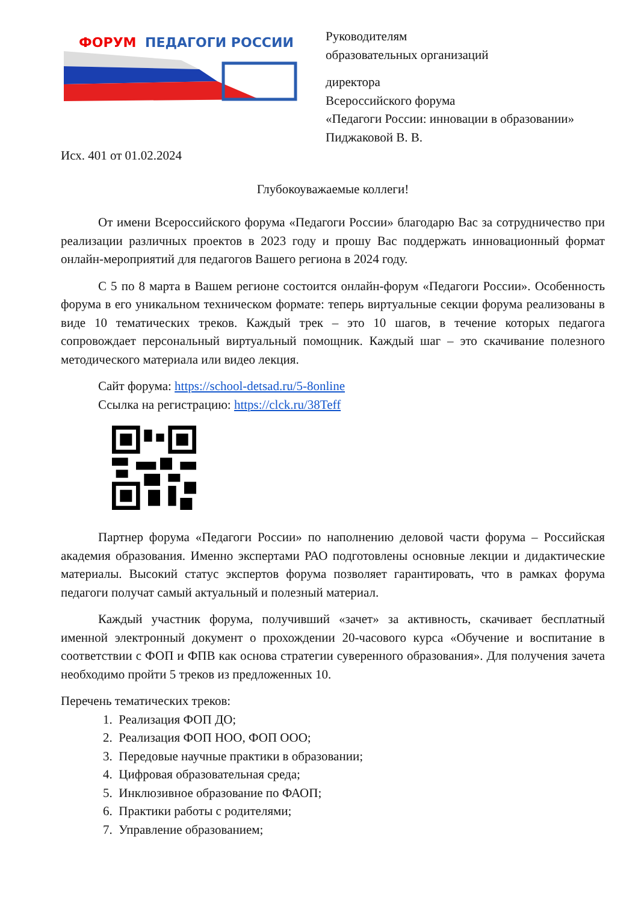ФОРУМ
ПЕДАГОГИ РОССИИ
Руководителям
образовательных организаций
директора
Всероссийского форума
«Педагоги России: инновации в образовании»
Пиджаковой В. В.
Исх. 401 от 01.02.2024
Глубокоуважаемые коллеги!
От имени Всероссийского форума «Педагоги России» благодарю Вас за сотрудничество при реализации различных проектов в 2023 году и прошу Вас поддержать инновационный формат онлайн-мероприятий для педагогов Вашего региона в 2024 году.
С 5 по 8 марта в Вашем регионе состоится онлайн-форум «Педагоги России». Особенность форума в его уникальном техническом формате: теперь виртуальные секции форума реализованы в виде 10 тематических треков. Каждый трек – это 10 шагов, в течение которых педагога сопровождает персональный виртуальный помощник. Каждый шаг – это скачивание полезного методического материала или видео лекция.
Сайт форума: https://school-detsad.ru/5-8online
Ссылка на регистрацию: https://clck.ru/38Teff
Партнер форума «Педагоги России» по наполнению деловой части форума – Российская академия образования. Именно экспертами РАО подготовлены основные лекции и дидактические материалы. Высокий статус экспертов форума позволяет гарантировать, что в рамках форума педагоги получат самый актуальный и полезный материал.
Каждый участник форума, получивший «зачет» за активность, скачивает бесплатный именной электронный документ о прохождении 20-часового курса «Обучение и воспитание в соответствии с ФОП и ФПВ как основа стратегии суверенного образования». Для получения зачета необходимо пройти 5 треков из предложенных 10.
Перечень тематических треков:
1. Реализация ФОП ДО;
2. Реализация ФОП НОО, ФОП ООО;
3. Передовые научные практики в образовании;
4. Цифровая образовательная среда;
5. Инклюзивное образование по ФАОП;
6. Практики работы с родителями;
7. Управление образованием;